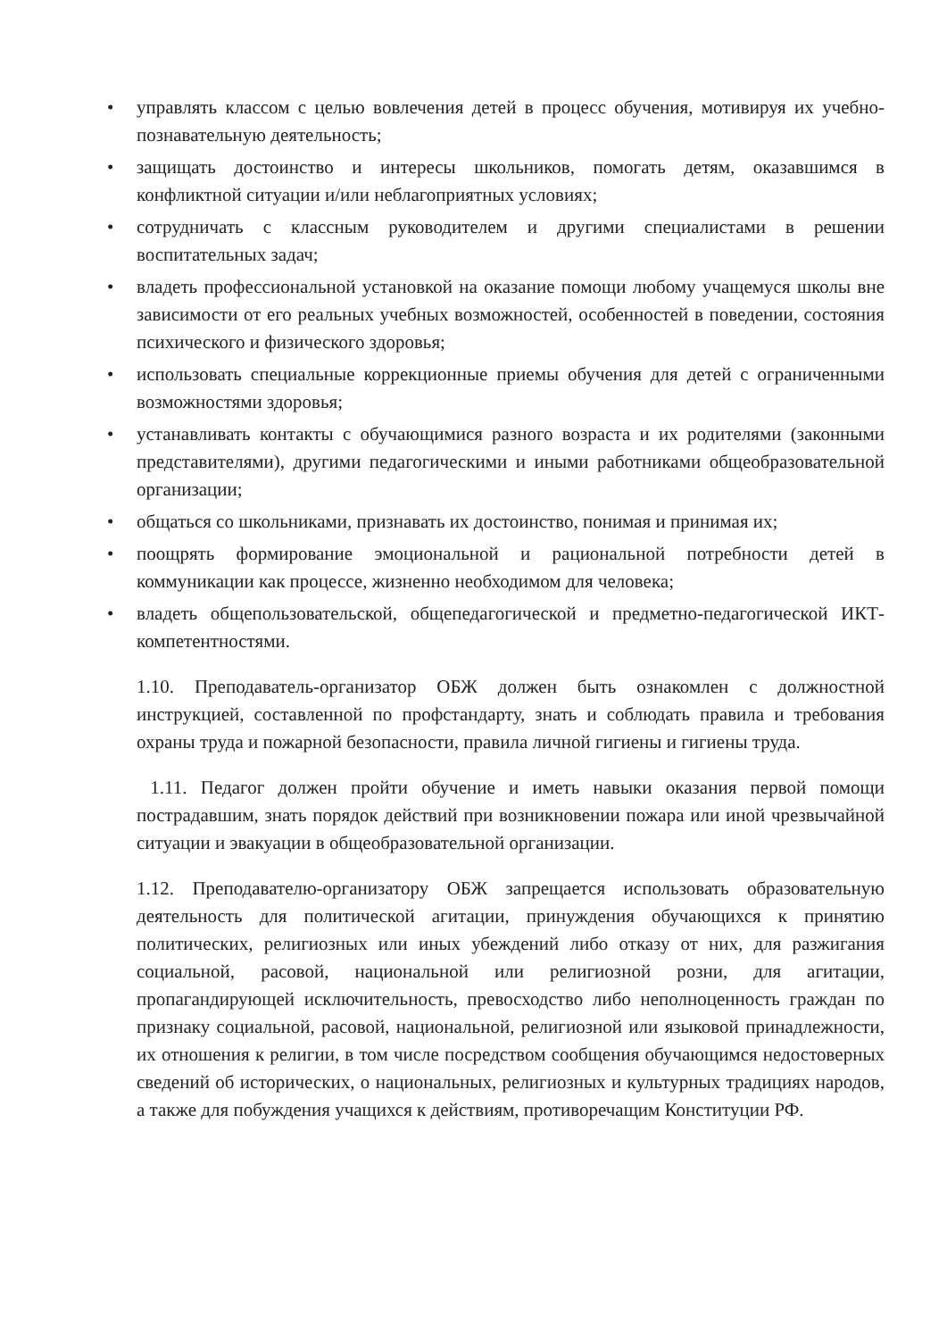• управлять классом с целью вовлечения детей в процесс обучения, мотивируя их учебно-познавательную деятельность;
• защищать достоинство и интересы школьников, помогать детям, оказавшимся в конфликтной ситуации и/или неблагоприятных условиях;
• сотрудничать с классным руководителем и другими специалистами в решении воспитательных задач;
• владеть профессиональной установкой на оказание помощи любому учащемуся школы вне зависимости от его реальных учебных возможностей, особенностей в поведении, состояния психического и физического здоровья;
• использовать специальные коррекционные приемы обучения для детей с ограниченными возможностями здоровья;
• устанавливать контакты с обучающимися разного возраста и их родителями (законными представителями), другими педагогическими и иными работниками общеобразовательной организации;
• общаться со школьниками, признавать их достоинство, понимая и принимая их;
• поощрять формирование эмоциональной и рациональной потребности детей в коммуникации как процессе, жизненно необходимом для человека;
• владеть общепользовательской, общепедагогической и предметно-педагогической ИКТ-компетентностями.
1.10. Преподаватель-организатор ОБЖ должен быть ознакомлен с должностной инструкцией, составленной по профстандарту, знать и соблюдать правила и требования охраны труда и пожарной безопасности, правила личной гигиены и гигиены труда.
1.11. Педагог должен пройти обучение и иметь навыки оказания первой помощи пострадавшим, знать порядок действий при возникновении пожара или иной чрезвычайной ситуации и эвакуации в общеобразовательной организации.
1.12. Преподавателю-организатору ОБЖ запрещается использовать образовательную деятельность для политической агитации, принуждения обучающихся к принятию политических, религиозных или иных убеждений либо отказу от них, для разжигания социальной, расовой, национальной или религиозной розни, для агитации, пропагандирующей исключительность, превосходство либо неполноценность граждан по признаку социальной, расовой, национальной, религиозной или языковой принадлежности, их отношения к религии, в том числе посредством сообщения обучающимся недостоверных сведений об исторических, о национальных, религиозных и культурных традициях народов, а также для побуждения учащихся к действиям, противоречащим Конституции РФ.